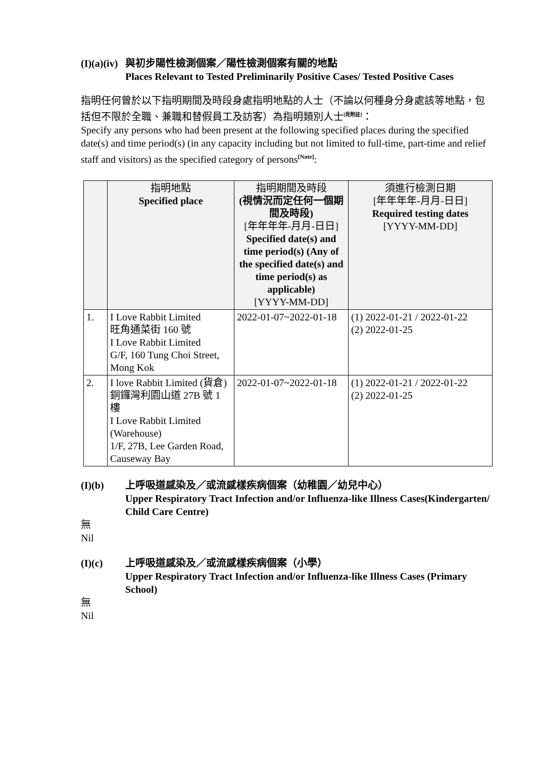(I)(a)(iv) 與初步陽性檢測個案／陽性檢測個案有關的地點
Places Relevant to Tested Preliminarily Positive Cases/ Tested Positive Cases
指明任何曾於以下指明期間及時段身處指明地點的人士（不論以何種身分身處該等地點，包括但不限於全職、兼職和替假員工及訪客）為指明類別人士<sup>[見附註]</sup>：
Specify any persons who had been present at the following specified places during the specified date(s) and time period(s) (in any capacity including but not limited to full-time, part-time and relief staff and visitors) as the specified category of persons<sup>[Note]</sup>:
| | 指明地點 Specified place | 指明期間及時段 (視情況而定任何一個期間及時段) [年年年年-月月-日日] Specified date(s) and time period(s) (Any of the specified date(s) and time period(s) as applicable) [YYYY-MM-DD] | 須進行檢測日期 [年年年年-月月-日日] Required testing dates [YYYY-MM-DD] |
| --- | --- | --- | --- |
| 1. | I Love Rabbit Limited 旺角通菜街 160 號 I Love Rabbit Limited G/F, 160 Tung Choi Street, Mong Kok | 2022-01-07~2022-01-18 | (1) 2022-01-21 / 2022-01-22 (2) 2022-01-25 |
| 2. | I love Rabbit Limited (貨倉) 銅鑼灣利園山道 27B 號 1 樓 I Love Rabbit Limited (Warehouse) 1/F, 27B, Lee Garden Road, Causeway Bay | 2022-01-07~2022-01-18 | (1) 2022-01-21 / 2022-01-22 (2) 2022-01-25 |
(I)(b) 上呼吸道感染及／或流感樣疾病個案（幼稚園／幼兒中心）
Upper Respiratory Tract Infection and/or Influenza-like Illness Cases(Kindergarten/ Child Care Centre)
無
Nil
(I)(c) 上呼吸道感染及／或流感樣疾病個案（小學）
Upper Respiratory Tract Infection and/or Influenza-like Illness Cases (Primary School)
無
Nil